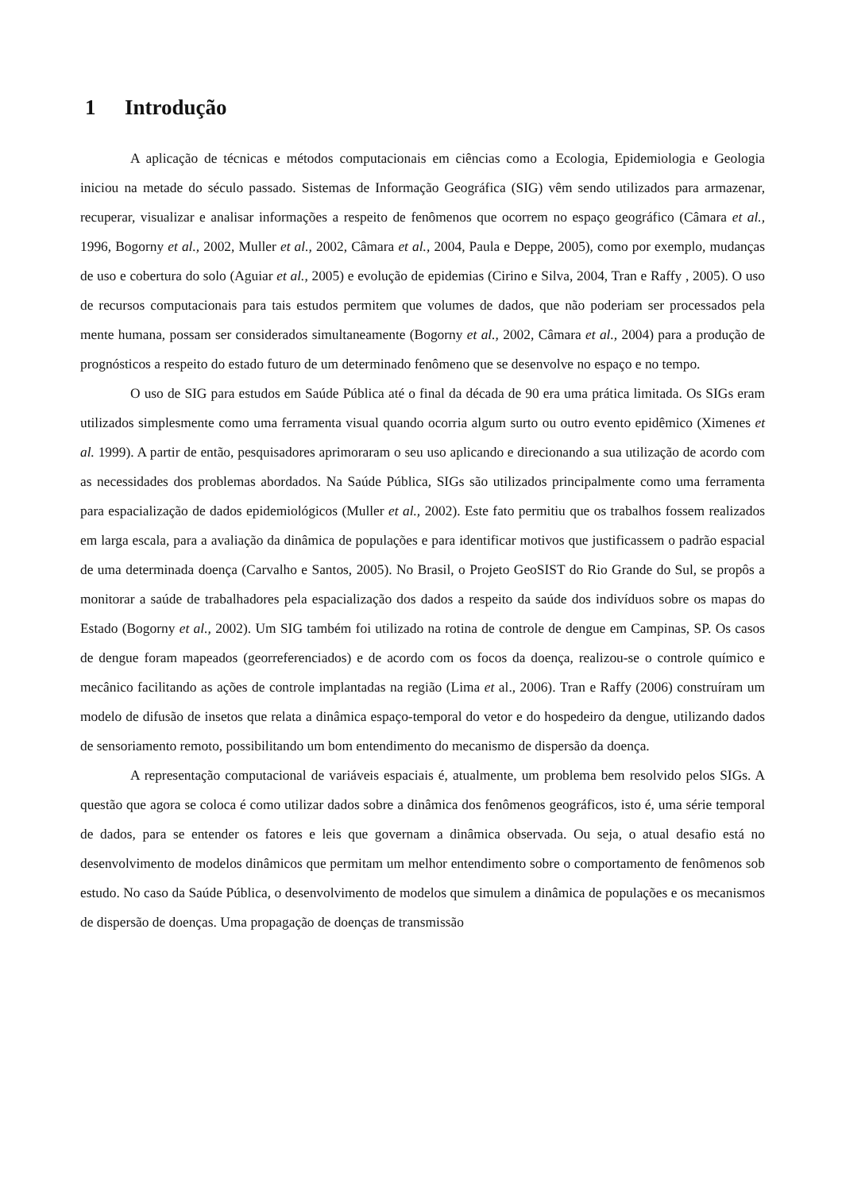1 Introdução
A aplicação de técnicas e métodos computacionais em ciências como a Ecologia, Epidemiologia e Geologia iniciou na metade do século passado. Sistemas de Informação Geográfica (SIG) vêm sendo utilizados para armazenar, recuperar, visualizar e analisar informações a respeito de fenômenos que ocorrem no espaço geográfico (Câmara et al., 1996, Bogorny et al., 2002, Muller et al., 2002, Câmara et al., 2004, Paula e Deppe, 2005), como por exemplo, mudanças de uso e cobertura do solo (Aguiar et al., 2005) e evolução de epidemias (Cirino e Silva, 2004, Tran e Raffy , 2005). O uso de recursos computacionais para tais estudos permitem que volumes de dados, que não poderiam ser processados pela mente humana, possam ser considerados simultaneamente (Bogorny et al., 2002, Câmara et al., 2004) para a produção de prognósticos a respeito do estado futuro de um determinado fenômeno que se desenvolve no espaço e no tempo.
O uso de SIG para estudos em Saúde Pública até o final da década de 90 era uma prática limitada. Os SIGs eram utilizados simplesmente como uma ferramenta visual quando ocorria algum surto ou outro evento epidêmico (Ximenes et al. 1999). A partir de então, pesquisadores aprimoraram o seu uso aplicando e direcionando a sua utilização de acordo com as necessidades dos problemas abordados. Na Saúde Pública, SIGs são utilizados principalmente como uma ferramenta para espacialização de dados epidemiológicos (Muller et al., 2002). Este fato permitiu que os trabalhos fossem realizados em larga escala, para a avaliação da dinâmica de populações e para identificar motivos que justificassem o padrão espacial de uma determinada doença (Carvalho e Santos, 2005). No Brasil, o Projeto GeoSIST do Rio Grande do Sul, se propôs a monitorar a saúde de trabalhadores pela espacialização dos dados a respeito da saúde dos indivíduos sobre os mapas do Estado (Bogorny et al., 2002). Um SIG também foi utilizado na rotina de controle de dengue em Campinas, SP. Os casos de dengue foram mapeados (georreferenciados) e de acordo com os focos da doença, realizou-se o controle químico e mecânico facilitando as ações de controle implantadas na região (Lima et al., 2006). Tran e Raffy (2006) construíram um modelo de difusão de insetos que relata a dinâmica espaço-temporal do vetor e do hospedeiro da dengue, utilizando dados de sensoriamento remoto, possibilitando um bom entendimento do mecanismo de dispersão da doença.
A representação computacional de variáveis espaciais é, atualmente, um problema bem resolvido pelos SIGs. A questão que agora se coloca é como utilizar dados sobre a dinâmica dos fenômenos geográficos, isto é, uma série temporal de dados, para se entender os fatores e leis que governam a dinâmica observada. Ou seja, o atual desafio está no desenvolvimento de modelos dinâmicos que permitam um melhor entendimento sobre o comportamento de fenômenos sob estudo. No caso da Saúde Pública, o desenvolvimento de modelos que simulem a dinâmica de populações e os mecanismos de dispersão de doenças. Uma propagação de doenças de transmissão